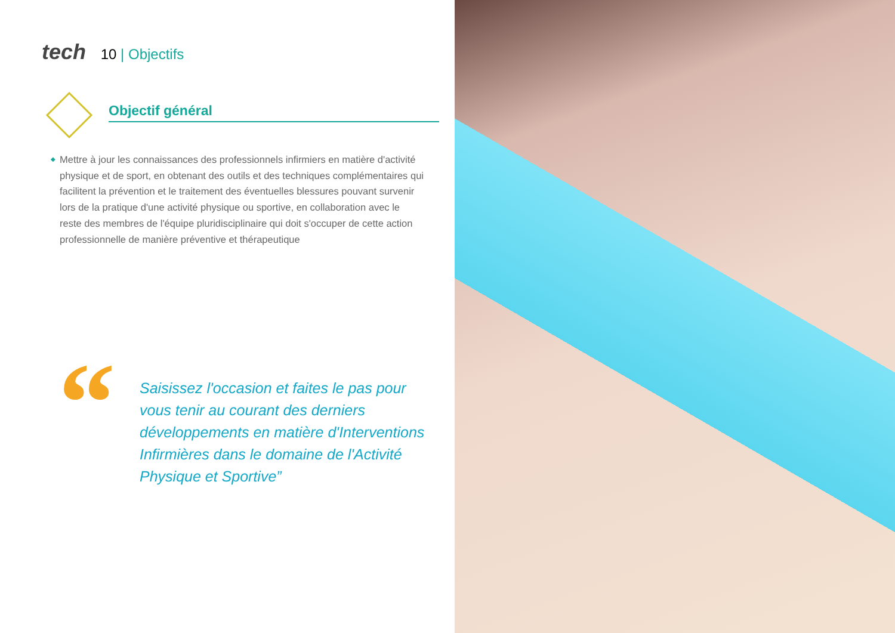tech 10 | Objectifs
Objectif général
◆ Mettre à jour les connaissances des professionnels infirmiers en matière d'activité physique et de sport, en obtenant des outils et des techniques complémentaires qui facilitent la prévention et le traitement des éventuelles blessures pouvant survenir lors de la pratique d'une activité physique ou sportive, en collaboration avec le reste des membres de l'équipe pluridisciplinaire qui doit s'occuper de cette action professionnelle de manière préventive et thérapeutique
“
Saisissez l'occasion et faites le pas pour vous tenir au courant des derniers développements en matière d'Interventions Infirmières dans le domaine de l'Activité Physique et Sportive”